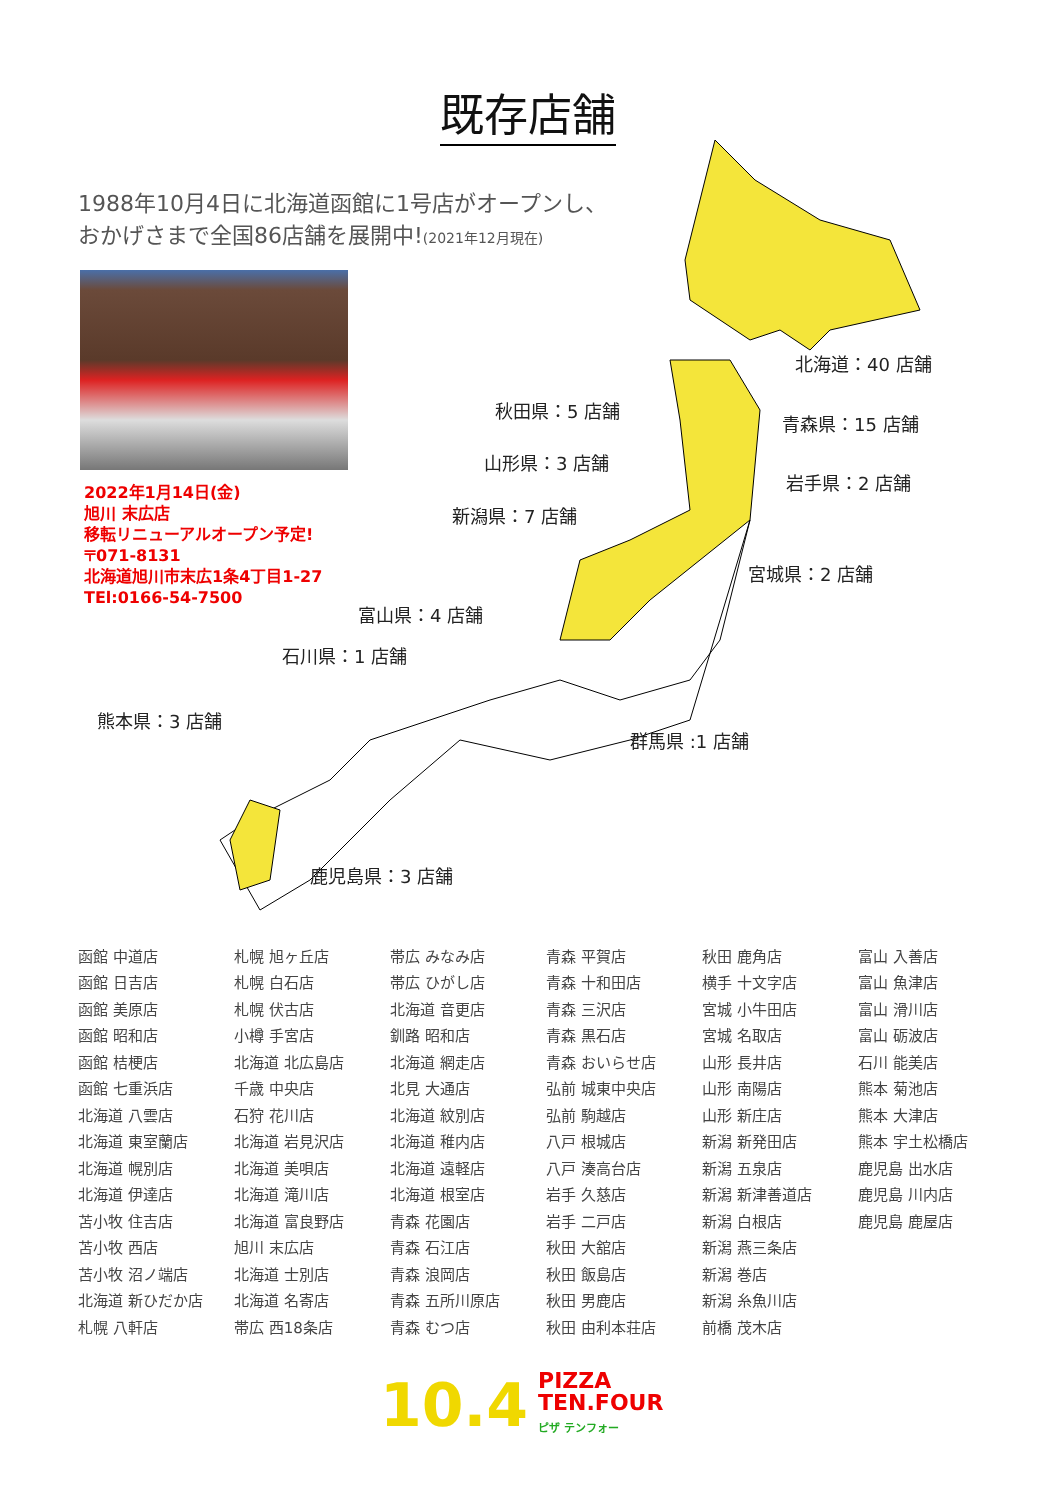既存店舗
1988年10月4日に北海道函館に1号店がオープンし、
おかげさまで全国86店舗を展開中!(2021年12月現在)
2022年1月14日(金)
旭川 末広店
移転リニューアルオープン予定!
〒071-8131
北海道旭川市末広1条4丁目1-27
TEl:0166-54-7500
北海道：40 店舗
秋田県：5 店舗
青森県：15 店舗
山形県：3 店舗
岩手県：2 店舗
新潟県：7 店舗
宮城県：2 店舗
富山県：4 店舗
石川県：1 店舗
熊本県：3 店舗
群馬県 :1 店舗
鹿児島県：3 店舗
| 函館 中道店 | 札幌 旭ヶ丘店 | 帯広 みなみ店 | 青森 平賀店 | 秋田 鹿角店 | 富山 入善店 |
| 函館 日吉店 | 札幌 白石店 | 帯広 ひがし店 | 青森 十和田店 | 横手 十文字店 | 富山 魚津店 |
| 函館 美原店 | 札幌 伏古店 | 北海道 音更店 | 青森 三沢店 | 宮城 小牛田店 | 富山 滑川店 |
| 函館 昭和店 | 小樽 手宮店 | 釧路 昭和店 | 青森 黒石店 | 宮城 名取店 | 富山 砺波店 |
| 函館 桔梗店 | 北海道 北広島店 | 北海道 網走店 | 青森 おいらせ店 | 山形 長井店 | 石川 能美店 |
| 函館 七重浜店 | 千歳 中央店 | 北見 大通店 | 弘前 城東中央店 | 山形 南陽店 | 熊本 菊池店 |
| 北海道 八雲店 | 石狩 花川店 | 北海道 紋別店 | 弘前 駒越店 | 山形 新庄店 | 熊本 大津店 |
| 北海道 東室蘭店 | 北海道 岩見沢店 | 北海道 稚内店 | 八戸 根城店 | 新潟 新発田店 | 熊本 宇土松橋店 |
| 北海道 幌別店 | 北海道 美唄店 | 北海道 遠軽店 | 八戸 湊高台店 | 新潟 五泉店 | 鹿児島 出水店 |
| 北海道 伊達店 | 北海道 滝川店 | 北海道 根室店 | 岩手 久慈店 | 新潟 新津善道店 | 鹿児島 川内店 |
| 苫小牧 住吉店 | 北海道 富良野店 | 青森 花園店 | 岩手 二戸店 | 新潟 白根店 | 鹿児島 鹿屋店 |
| 苫小牧 西店 | 旭川 末広店 | 青森 石江店 | 秋田 大舘店 | 新潟 燕三条店 | |
| 苫小牧 沼ノ端店 | 北海道 士別店 | 青森 浪岡店 | 秋田 飯島店 | 新潟 巻店 | |
| 北海道 新ひだか店 | 北海道 名寄店 | 青森 五所川原店 | 秋田 男鹿店 | 新潟 糸魚川店 | |
| 札幌 八軒店 | 帯広 西18条店 | 青森 むつ店 | 秋田 由利本荘店 | 前橋 茂木店 | |
10.4
PIZZA
TEN.FOUR
ピザ テンフォー